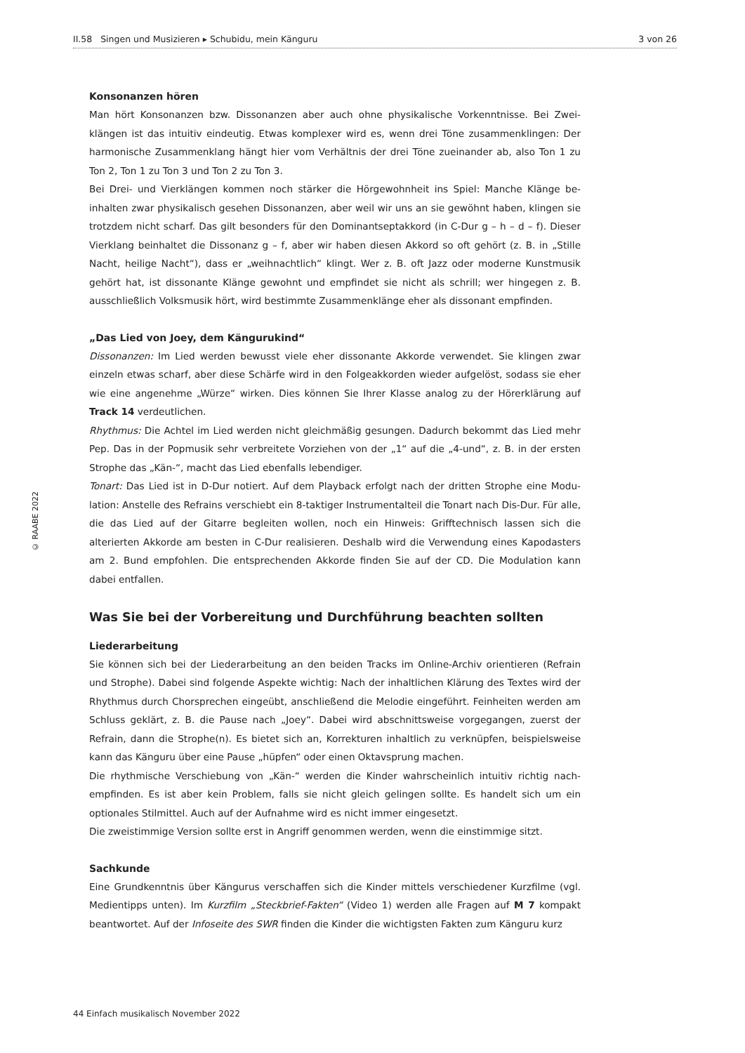II.58 Singen und Musizieren ▸ Schubidu, mein Känguru 3 von 26
© RAABE 2022
Konsonanzen hören
Man hört Konsonanzen bzw. Dissonanzen aber auch ohne physikalische Vorkenntnisse. Bei Zwei­klängen ist das intuitiv eindeutig. Etwas komplexer wird es, wenn drei Töne zusammenklingen: Der harmonische Zusammenklang hängt hier vom Verhältnis der drei Töne zueinander ab, also Ton 1 zu Ton 2, Ton 1 zu Ton 3 und Ton 2 zu Ton 3.
Bei Drei- und Vierklängen kommen noch stärker die Hörgewohnheit ins Spiel: Manche Klänge be­inhalten zwar physikalisch gesehen Dissonanzen, aber weil wir uns an sie gewöhnt haben, klingen sie trotzdem nicht scharf. Das gilt besonders für den Dominantseptakkord (in C-Dur g – h – d – f). Dieser Vierklang beinhaltet die Dissonanz g – f, aber wir haben diesen Akkord so oft gehört (z. B. in „Stille Nacht, heilige Nacht“), dass er „weihnachtlich“ klingt. Wer z. B. oft Jazz oder moderne Kunstmusik gehört hat, ist dissonante Klänge gewohnt und empfindet sie nicht als schrill; wer hin­gegen z. B. ausschließlich Volksmusik hört, wird bestimmte Zusammenklänge eher als dissonant empfinden.
„Das Lied von Joey, dem Kängurukind“
Dissonanzen: Im Lied werden bewusst viele eher dissonante Akkorde verwendet. Sie klingen zwar einzeln etwas scharf, aber diese Schärfe wird in den Folgeakkorden wieder aufgelöst, sodass sie eher wie eine angenehme „Würze“ wirken. Dies können Sie Ihrer Klasse analog zu der Hörerklärung auf Track 14 verdeutlichen.
Rhythmus: Die Achtel im Lied werden nicht gleichmäßig gesungen. Dadurch bekommt das Lied mehr Pep. Das in der Popmusik sehr verbreitete Vorziehen von der „1“ auf die „4-und“, z. B. in der ersten Strophe das „Kän-“, macht das Lied ebenfalls lebendiger.
Tonart: Das Lied ist in D-Dur notiert. Auf dem Playback erfolgt nach der dritten Strophe eine Modu­lation: Anstelle des Refrains verschiebt ein 8-taktiger Instrumentalteil die Tonart nach Dis-Dur. Für alle, die das Lied auf der Gitarre begleiten wollen, noch ein Hinweis: Grifftechnisch lassen sich die alterierten Akkorde am besten in C-Dur realisieren. Deshalb wird die Verwendung eines Kapodasters am 2. Bund empfohlen. Die entsprechenden Akkorde finden Sie auf der CD. Die Modulation kann dabei entfallen.
Was Sie bei der Vorbereitung und Durchführung beachten sollten
Liederarbeitung
Sie können sich bei der Liederarbeitung an den beiden Tracks im Online-Archiv orientieren (Ref­rain und Strophe). Dabei sind folgende Aspekte wichtig: Nach der inhaltlichen Klärung des Textes wird der Rhythmus durch Chorsprechen eingeübt, anschließend die Melodie eingeführt. Feinheiten werden am Schluss geklärt, z. B. die Pause nach „Joey“. Dabei wird abschnittsweise vorgegangen, zuerst der Refrain, dann die Strophe(n). Es bietet sich an, Korrekturen inhaltlich zu verknüpfen, bei­spielsweise kann das Känguru über eine Pause „hüpfen“ oder einen Oktavsprung machen.
Die rhythmische Verschiebung von „Kän-“ werden die Kinder wahrscheinlich intuitiv richtig nach­empfinden. Es ist aber kein Problem, falls sie nicht gleich gelingen sollte. Es handelt sich um ein optionales Stilmittel. Auch auf der Aufnahme wird es nicht immer eingesetzt.
Die zweistimmige Version sollte erst in Angriff genommen werden, wenn die einstimmige sitzt.
Sachkunde
Eine Grundkenntnis über Kängurus verschaffen sich die Kinder mittels verschiedener Kurzfilme (vgl. Medientipps unten). Im Kurzfilm „Steckbrief-Fakten“ (Video 1) werden alle Fragen auf M 7 kompakt beantwortet. Auf der Infoseite des SWR finden die Kinder die wichtigsten Fakten zum Känguru kurz
44 Einfach musikalisch November 2022